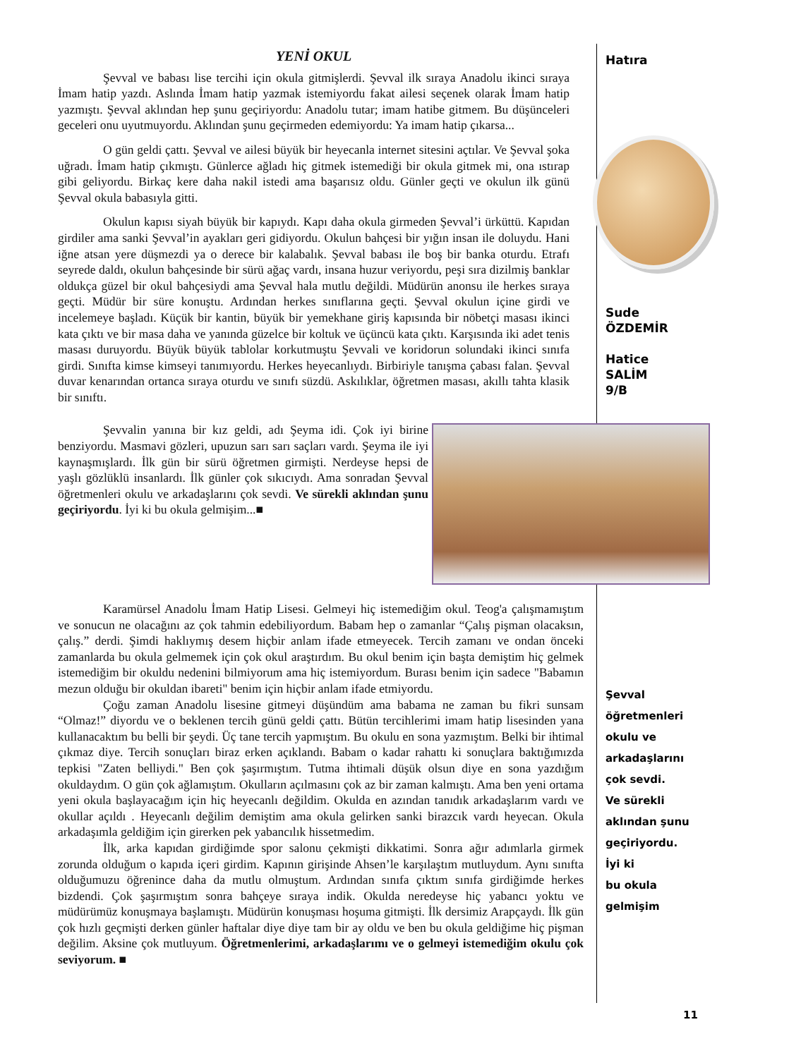YENİ OKUL
Şevval ve babası lise tercihi için okula gitmişlerdi. Şevval ilk sıraya Anadolu ikinci sıraya İmam hatip yazdı. Aslında İmam hatip yazmak istemiyordu fakat ailesi seçenek olarak İmam hatip yazmıştı. Şevval aklından hep şunu geçiriyordu: Anadolu tutar; imam hatibe gitmem. Bu düşünceleri geceleri onu uyutmuyordu. Aklından şunu geçirmeden edemiyordu: Ya imam hatip çıkarsa...
O gün geldi çattı. Şevval ve ailesi büyük bir heyecanla internet sitesini açtılar. Ve Şevval şoka uğradı. İmam hatip çıkmıştı. Günlerce ağladı hiç gitmek istemediği bir okula gitmek mi, ona ıstırap gibi geliyordu. Birkaç kere daha nakil istedi ama başarısız oldu. Günler geçti ve okulun ilk günü Şevval okula babasıyla gitti.
Okulun kapısı siyah büyük bir kapıydı. Kapı daha okula girmeden Şevval’i ürküttü. Kapıdan girdiler ama sanki Şevval’in ayakları geri gidiyordu. Okulun bahçesi bir yığın insan ile doluydu. Hani iğne atsan yere düşmezdi ya o derece bir kalabalık. Şevval babası ile boş bir banka oturdu. Etrafı seyrede daldı, okulun bahçesinde bir sürü ağaç vardı, insana huzur veriyordu, peşi sıra dizilmiş banklar oldukça güzel bir okul bahçesiydi ama Şevval hala mutlu değildi. Müdürün anonsu ile herkes sıraya geçti. Müdür bir süre konuştu. Ardından herkes sınıflarına geçti. Şevval okulun içine girdi ve incelemeye başladı. Küçük bir kantin, büyük bir yemekhane giriş kapısında bir nöbetçi masası ikinci kata çıktı ve bir masa daha ve yanında güzelce bir koltuk ve üçüncü kata çıktı. Karşısında iki adet tenis masası duruyordu. Büyük büyük tablolar korkutmuştu Şevvali ve koridorun solundaki ikinci sınıfa girdi. Sınıfta kimse kimseyi tanımıyordu. Herkes heyecanlıydı. Birbiriyle tanışma çabası falan. Şevval duvar kenarından ortanca sıraya oturdu ve sınıfı süzdü. Askılıklar, öğretmen masası, akıllı tahta klasik bir sınıftı.
Şevvalin yanına bir kız geldi, adı Şeyma idi. Çok iyi birine benziyordu. Masmavi gözleri, upuzun sarı sarı saçları vardı. Şeyma ile iyi kaynaşmışlardı. İlk gün bir sürü öğretmen girmişti. Nerdeyse hepsi de yaşlı gözlüklü insanlardı. İlk günler çok sıkıcıydı. Ama sonradan Şevval öğretmenleri okulu ve arkadaşlarını çok sevdi. Ve sürekli aklından şunu geçiriyordu. İyi ki bu okula gelmişim...■
Karamürsel Anadolu İmam Hatip Lisesi. Gelmeyi hiç istemediğim okul. Teog'a çalışmamıştım ve sonucun ne olacağını az çok tahmin edebiliyordum. Babam hep o zamanlar “Çalış pişman olacaksın, çalış.” derdi. Şimdi haklıymış desem hiçbir anlam ifade etmeyecek. Tercih zamanı ve ondan önceki zamanlarda bu okula gelmemek için çok okul araştırdım. Bu okul benim için başta demiştim hiç gelmek istemediğim bir okuldu nedenini bilmiyorum ama hiç istemiyordum. Burası benim için sadece "Babamın mezun olduğu bir okuldan ibareti" benim için hiçbir anlam ifade etmiyordu.
Çoğu zaman Anadolu lisesine gitmeyi düşündüm ama babama ne zaman bu fikri sunsam “Olmaz!” diyordu ve o beklenen tercih günü geldi çattı. Bütün tercihlerimi imam hatip lisesinden yana kullanacaktım bu belli bir şeydi. Üç tane tercih yapmıştım. Bu okulu en sona yazmıştım. Belki bir ihtimal çıkmaz diye. Tercih sonuçları biraz erken açıklandı. Babam o kadar rahattı ki sonuçlara baktığımızda tepkisi "Zaten belliydi." Ben çok şaşırmıştım. Tutma ihtimali düşük olsun diye en sona yazdığım okuldaydım. O gün çok ağlamıştım. Okulların açılmasını çok az bir zaman kalmıştı. Ama ben yeni ortama yeni okula başlayacağım için hiç heyecanlı değildim. Okulda en azından tanıdık arkadaşlarım vardı ve okullar açıldı . Heyecanlı değilim demiştim ama okula gelirken sanki birazcık vardı heyecan. Okula arkadaşımla geldiğim için girerken pek yabancılık hissetmedim.
İlk, arka kapıdan girdiğimde spor salonu çekmişti dikkatimi. Sonra ağır adımlarla girmek zorunda olduğum o kapıda içeri girdim. Kapının girişinde Ahsen’le karşılaştım mutluydum. Aynı sınıfta olduğumuzu öğrenince daha da mutlu olmuştum. Ardından sınıfa çıktım sınıfa girdiğimde herkes bizdendi. Çok şaşırmıştım sonra bahçeye sıraya indik. Okulda neredeyse hiç yabancı yoktu ve müdürümüz konuşmaya başlamıştı. Müdürün konuşması hoşuma gitmişti. İlk dersimiz Arapçaydı. İlk gün çok hızlı geçmişti derken günler haftalar diye diye tam bir ay oldu ve ben bu okula geldiğime hiç pişman değilim. Aksine çok mutluyum. Öğretmenlerimi, arkadaşlarımı ve o gelmeyi istemediğim okulu çok seviyorum. ■
Hatıra
Sude
ÖZDEMİR
Hatice
SALİM
9/B
Şevval
öğretmenleri
okulu ve
arkadaşlarını
çok sevdi.
Ve sürekli
aklından şunu
geçiriyordu.
İyi ki
bu okula
gelmişim
11